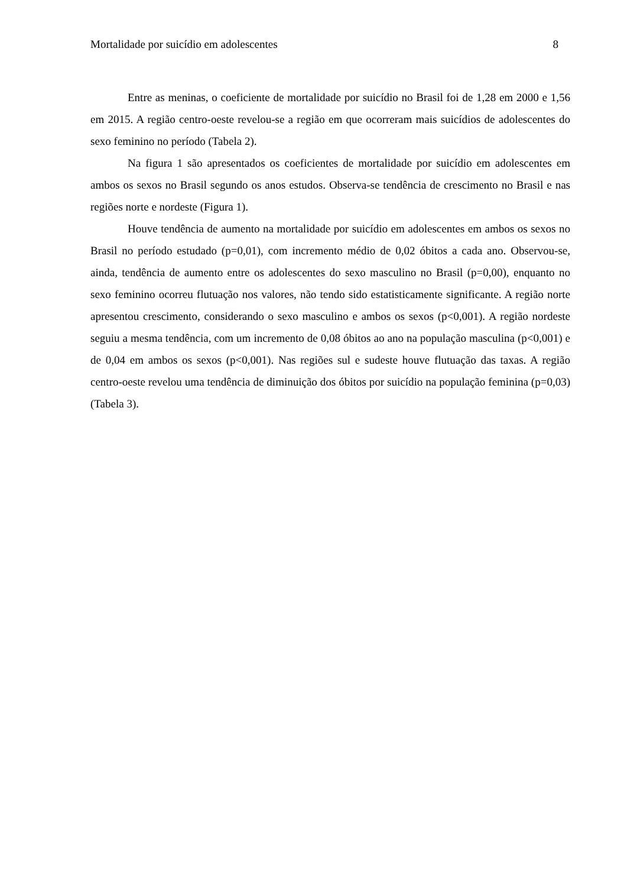Mortalidade por suicídio em adolescentes 8
Entre as meninas, o coeficiente de mortalidade por suicídio no Brasil foi de 1,28 em 2000 e 1,56 em 2015. A região centro-oeste revelou-se a região em que ocorreram mais suicídios de adolescentes do sexo feminino no período (Tabela 2).
Na figura 1 são apresentados os coeficientes de mortalidade por suicídio em adolescentes em ambos os sexos no Brasil segundo os anos estudos. Observa-se tendência de crescimento no Brasil e nas regiões norte e nordeste (Figura 1).
Houve tendência de aumento na mortalidade por suicídio em adolescentes em ambos os sexos no Brasil no período estudado (p=0,01), com incremento médio de 0,02 óbitos a cada ano. Observou-se, ainda, tendência de aumento entre os adolescentes do sexo masculino no Brasil (p=0,00), enquanto no sexo feminino ocorreu flutuação nos valores, não tendo sido estatisticamente significante. A região norte apresentou crescimento, considerando o sexo masculino e ambos os sexos (p<0,001). A região nordeste seguiu a mesma tendência, com um incremento de 0,08 óbitos ao ano na população masculina (p<0,001) e de 0,04 em ambos os sexos (p<0,001). Nas regiões sul e sudeste houve flutuação das taxas. A região centro-oeste revelou uma tendência de diminuição dos óbitos por suicídio na população feminina (p=0,03) (Tabela 3).